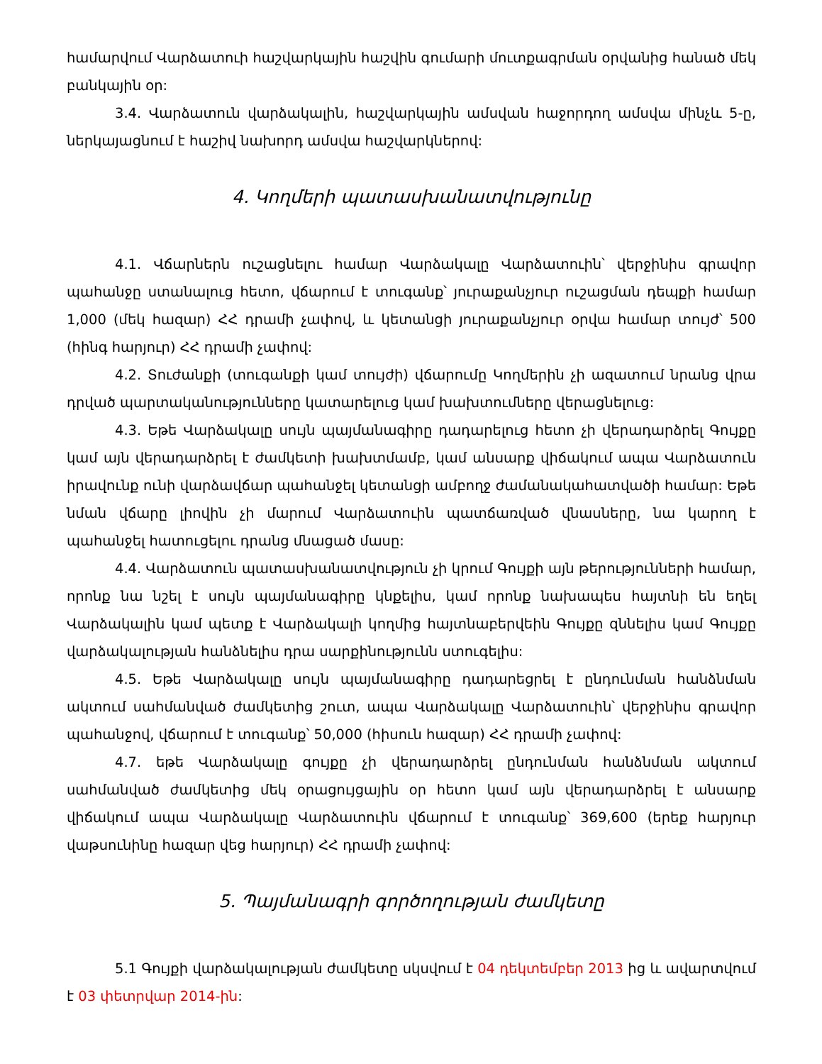համարվում Վարձատուի հաշվարկային հաշվին գումարի մուտքագրման օրվանից հանած մեկ բանկային օր:
3.4. Վարձատուն վարձակալին, հաշվարկային ամսվան հաջորդող ամսվա մինչև 5-ը, ներկայացնում է հաշիվ նախորդ ամսվա հաշվարկներով:
4. Կողմերի պատասխանատվությունը
4.1. Վճարներն ուշացնելու համար Վարձակալը Վարձատուին՝ վերջինիս գրավոր պահանջը ստանալուց հետո, վճարում է տուգանք՝ յուրաքանչյուր ուշացման դեպքի համար 1,000 (մեկ հազար) ՀՀ դրամի չափով, և կետանցի յուրաքանչյուր օրվա համար տույժ՝ 500 (հինգ հարյուր) ՀՀ դրամի չափով:
4.2. Տուժանքի (տուգանքի կամ տույժի) վճարումը Կողմերին չի ազատում նրանց վրա դրված պարտականությունները կատարելուց կամ խախտումները վերացնելուց:
4.3. Եթե Վարձակալը սույն պայմանագիրը դադարելուց հետո չի վերադարձրել Գույքը կամ այն վերադարձրել է ժամկետի խախտմամբ, կամ անսարք վիճակում ապա Վարձատուն իրավունք ունի վարձավճար պահանջել կետանցի ամբողջ ժամանակահատվածի համար: Եթե նման վճարը լիովին չի մարում Վարձատուին պատճառված վնասները, նա կարող է պահանջել հատուցելու դրանց մնացած մասը:
4.4. Վարձատուն պատասխանատվություն չի կրում Գույքի այն թերությունների համար, որոնք նա նշել է սույն պայմանագիրը կնքելիս, կամ որոնք նախապես հայտնի են եղել Վարձակալին կամ պետք է Վարձակալի կողմից հայտնաբերվեին Գույքը զննելիս կամ Գույքը վարձակալության հանձնելիս դրա սարքինությունն ստուգելիս:
4.5. Եթե Վարձակալը սույն պայմանագիրը դադարեցրել է ընդունման հանձնման ակտում սահմանված ժամկետից շուտ, ապա Վարձակալը Վարձատուին՝ վերջինիս գրավոր պահանջով, վճարում է տուգանք՝ 50,000 (հիսուն հազար) ՀՀ դրամի չափով:
4.7. եթե Վարձակալը գույքը չի վերադարձրել ընդունման հանձնման ակտում սահմանված ժամկետից մեկ օրացույցային օր հետո կամ այն վերադարձրել է անսարք վիճակում ապա Վարձակալը Վարձատուին վճարում է տուգանք՝ 369,600 (երեք հարյուր վաթսունինը հազար վեց հարյուր) ՀՀ դրամի չափով:
5. Պայմանագրի գործողության ժամկետը
5.1 Գույքի վարձակալության ժամկետը սկսվում է 04 դեկտեմբեր 2013 ից և ավարտվում է 03 փետրվար 2014-ին: